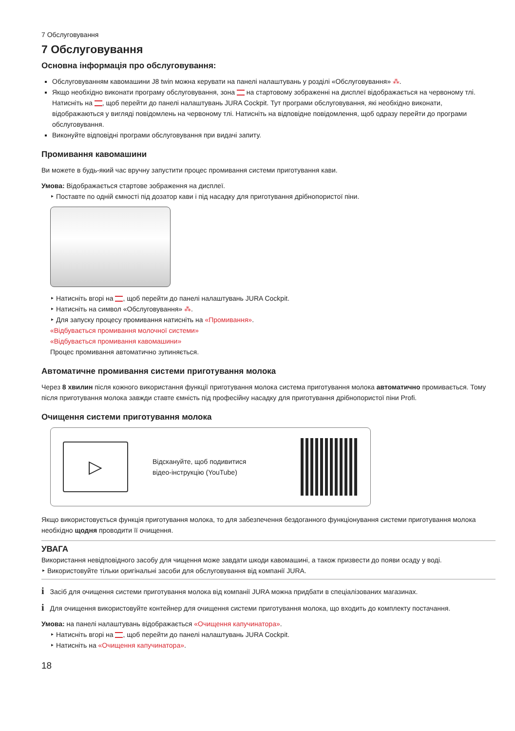7 Обслуговування
7 Обслуговування
Основна інформація про обслуговування:
Обслуговуванням кавомашини J8 twin можна керувати на панелі налаштувань у розділі «Обслуговування» ⁂.
Якщо необхідно виконати програму обслуговування, зона на стартовому зображенні на дисплеї відображається на червоному тлі. Натисніть на , щоб перейти до панелі налаштувань JURA Cockpit. Тут програми обслуговування, які необхідно виконати, відображаються у вигляді повідомлень на червоному тлі. Натисніть на відповідне повідомлення, щоб одразу перейти до програми обслуговування.
Виконуйте відповідні програми обслуговування при видачі запиту.
Промивання кавомашини
Ви можете в будь-який час вручну запустити процес промивання системи приготування кави.
Умова: Відображається стартове зображення на дисплеї.
‣ Поставте по одній ємності під дозатор кави і під насадку для приготування дрібнопористої піни.
‣ Натисніть вгорі на , щоб перейти до панелі налаштувань JURA Cockpit.
‣ Натисніть на символ «Обслуговування» ⁂.
‣ Для запуску процесу промивання натисніть на «Промивання».
«Відбувається промивання молочної системи»
«Відбувається промивання кавомашини»
Процес промивання автоматично зупиняється.
Автоматичне промивання системи приготування молока
Через 8 хвилин після кожного використання функції приготування молока система приготування молока автоматично промивається. Тому після приготування молока завжди ставте ємність під професійну насадку для приготування дрібнопористої піни Profi.
Очищення системи приготування молока
▷
Відскануйте, щоб подивитися
відео-інструкцію (YouTube)
Якщо використовується функція приготування молока, то для забезпечення бездоганного функціонування системи приготування молока необхідно щодня проводити її очищення.
УВАГА
Використання невідповідного засобу для чищення може завдати шкоди кавомашині, а також призвести до появи осаду у воді.
‣ Використовуйте тільки оригінальні засоби для обслуговування від компанії JURA.
i Засіб для очищення системи приготування молока від компанії JURA можна придбати в спеціалізованих магазинах.
i Для очищення використовуйте контейнер для очищення системи приготування молока, що входить до комплекту постачання.
Умова: на панелі налаштувань відображається «Очищення капучинатора».
‣ Натисніть вгорі на , щоб перейти до панелі налаштувань JURA Cockpit.
‣ Натисніть на «Очищення капучинатора».
18